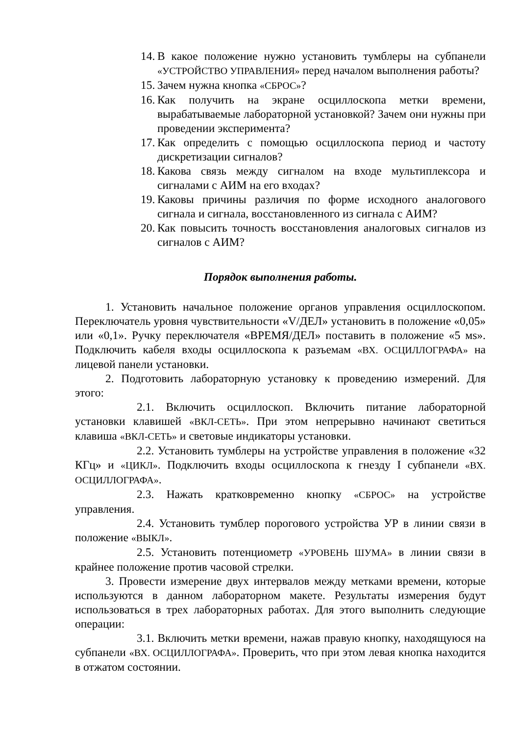14. В какое положение нужно установить тумблеры на субпанели «УСТРОЙСТВО УПРАВЛЕНИЯ» перед началом выполнения работы?
15. Зачем нужна кнопка «СБРОС»?
16. Как получить на экране осциллоскопа метки времени, вырабатываемые лабораторной установкой? Зачем они нужны при проведении эксперимента?
17. Как определить с помощью осциллоскопа период и частоту дискретизации сигналов?
18. Какова связь между сигналом на входе мультиплексора и сигналами с АИМ на его входах?
19. Каковы причины различия по форме исходного аналогового сигнала и сигнала, восстановленного из сигнала с АИМ?
20. Как повысить точность восстановления аналоговых сигналов из сигналов с АИМ?
Порядок выполнения работы.
1. Установить начальное положение органов управления осциллоскопом. Переключатель уровня чувствительности «V/ДЕЛ» установить в положение «0,05» или «0,1». Ручку переключателя «ВРЕМЯ/ДЕЛ» поставить в положение «5 мs». Подключить кабеля входы осциллоскопа к разъемам «ВХ. ОСЦИЛЛОГРАФА» на лицевой панели установки.
2. Подготовить лабораторную установку к проведению измерений. Для этого:
2.1. Включить осциллоскоп. Включить питание лабораторной установки клавишей «ВКЛ-СЕТЬ». При этом непрерывно начинают светиться клавиша «ВКЛ-СЕТЬ» и световые индикаторы установки.
2.2. Установить тумблеры на устройстве управления в положение «32 КГц» и «ЦИКЛ». Подключить входы осциллоскопа к гнезду I субпанели «ВХ. ОСЦИЛЛОГРАФА».
2.3. Нажать кратковременно кнопку «СБРОС» на устройстве управления.
2.4. Установить тумблер порогового устройства УР в линии связи в положение «ВЫКЛ».
2.5. Установить потенциометр «УРОВЕНЬ ШУМА» в линии связи в крайнее положение против часовой стрелки.
3. Провести измерение двух интервалов между метками времени, которые используются в данном лабораторном макете. Результаты измерения будут использоваться в трех лабораторных работах. Для этого выполнить следующие операции:
3.1. Включить метки времени, нажав правую кнопку, находящуюся на субпанели «ВХ. ОСЦИЛЛОГРАФА». Проверить, что при этом левая кнопка находится в отжатом состоянии.